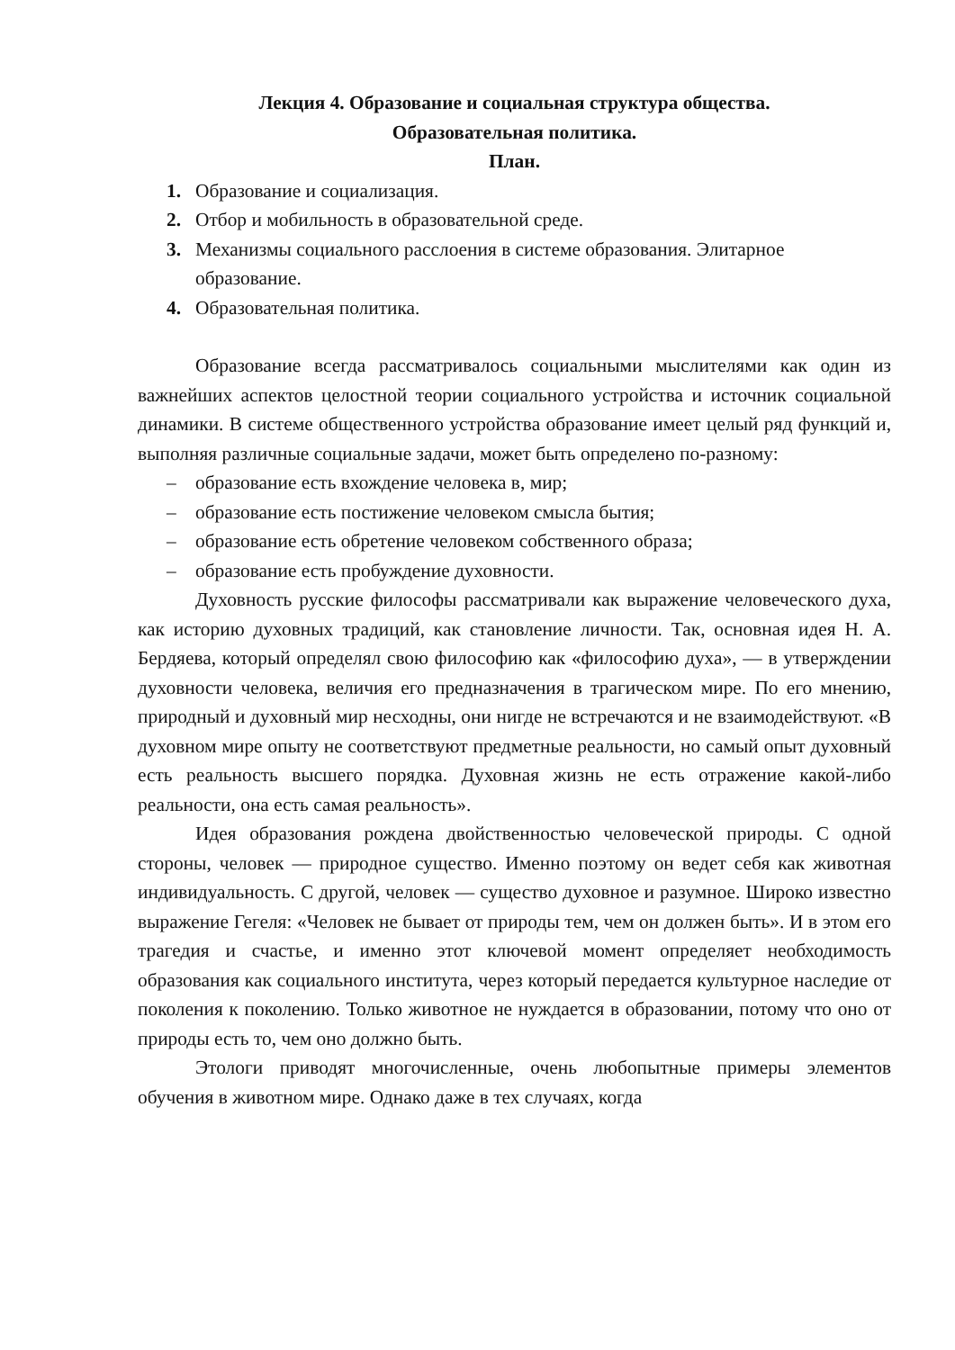Лекция 4. Образование и социальная структура общества.
Образовательная политика.
План.
1. Образование и социализация.
2. Отбор и мобильность в образовательной среде.
3. Механизмы социального расслоения в системе образования. Элитарное образование.
4. Образовательная политика.
Образование всегда рассматривалось социальными мыслителями как один из важнейших аспектов целостной теории социального устройства и источник социальной динамики. В системе общественного устройства образование имеет целый ряд функций и, выполняя различные социальные задачи, может быть определено по-разному:
– образование есть вхождение человека в, мир;
– образование есть постижение человеком смысла бытия;
– образование есть обретение человеком собственного образа;
– образование есть пробуждение духовности.
Духовность русские философы рассматривали как выражение человеческого духа, как историю духовных традиций, как становление личности. Так, основная идея Н. А. Бердяева, который определял свою философию как «философию духа», — в утверждении духовности человека, величия его предназначения в трагическом мире. По его мнению, природный и духовный мир несходны, они нигде не встречаются и не взаимодействуют. «В духовном мире опыту не соответствуют предметные реальности, но самый опыт духовный есть реальность высшего порядка. Духовная жизнь не есть отражение какой-либо реальности, она есть самая реальность».
Идея образования рождена двойственностью человеческой природы. С одной стороны, человек — природное существо. Именно поэтому он ведет себя как животная индивидуальность. С другой, человек — существо духовное и разумное. Широко известно выражение Гегеля: «Человек не бывает от природы тем, чем он должен быть». И в этом его трагедия и счастье, и именно этот ключевой момент определяет необходимость образования как социального института, через который передается культурное наследие от поколения к поколению. Только животное не нуждается в образовании, потому что оно от природы есть то, чем оно должно быть.
Этологи приводят многочисленные, очень любопытные примеры элементов обучения в животном мире. Однако даже в тех случаях, когда